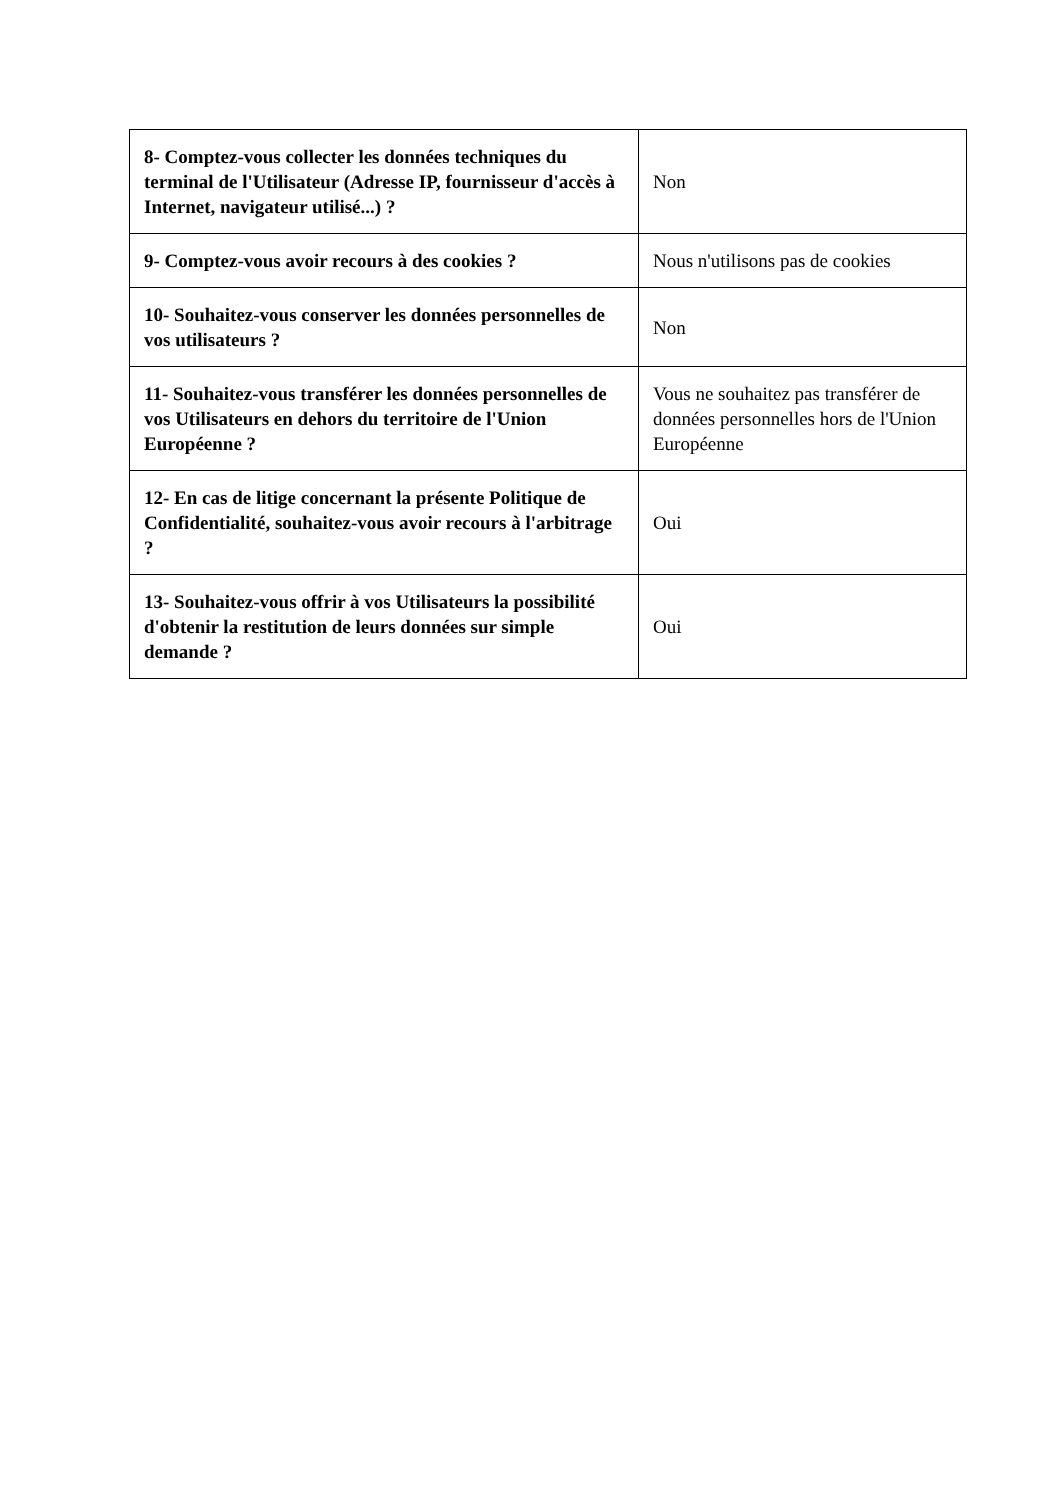| 8- Comptez-vous collecter les données techniques du terminal de l'Utilisateur (Adresse IP, fournisseur d'accès à Internet, navigateur utilisé...) ? | Non |
| 9- Comptez-vous avoir recours à des cookies ? | Nous n'utilisons pas de cookies |
| 10- Souhaitez-vous conserver les données personnelles de vos utilisateurs ? | Non |
| 11- Souhaitez-vous transférer les données personnelles de vos Utilisateurs en dehors du territoire de l'Union Européenne ? | Vous ne souhaitez pas transférer de données personnelles hors de l'Union Européenne |
| 12- En cas de litige concernant la présente Politique de Confidentialité, souhaitez-vous avoir recours à l'arbitrage ? | Oui |
| 13- Souhaitez-vous offrir à vos Utilisateurs la possibilité d'obtenir la restitution de leurs données sur simple demande ? | Oui |